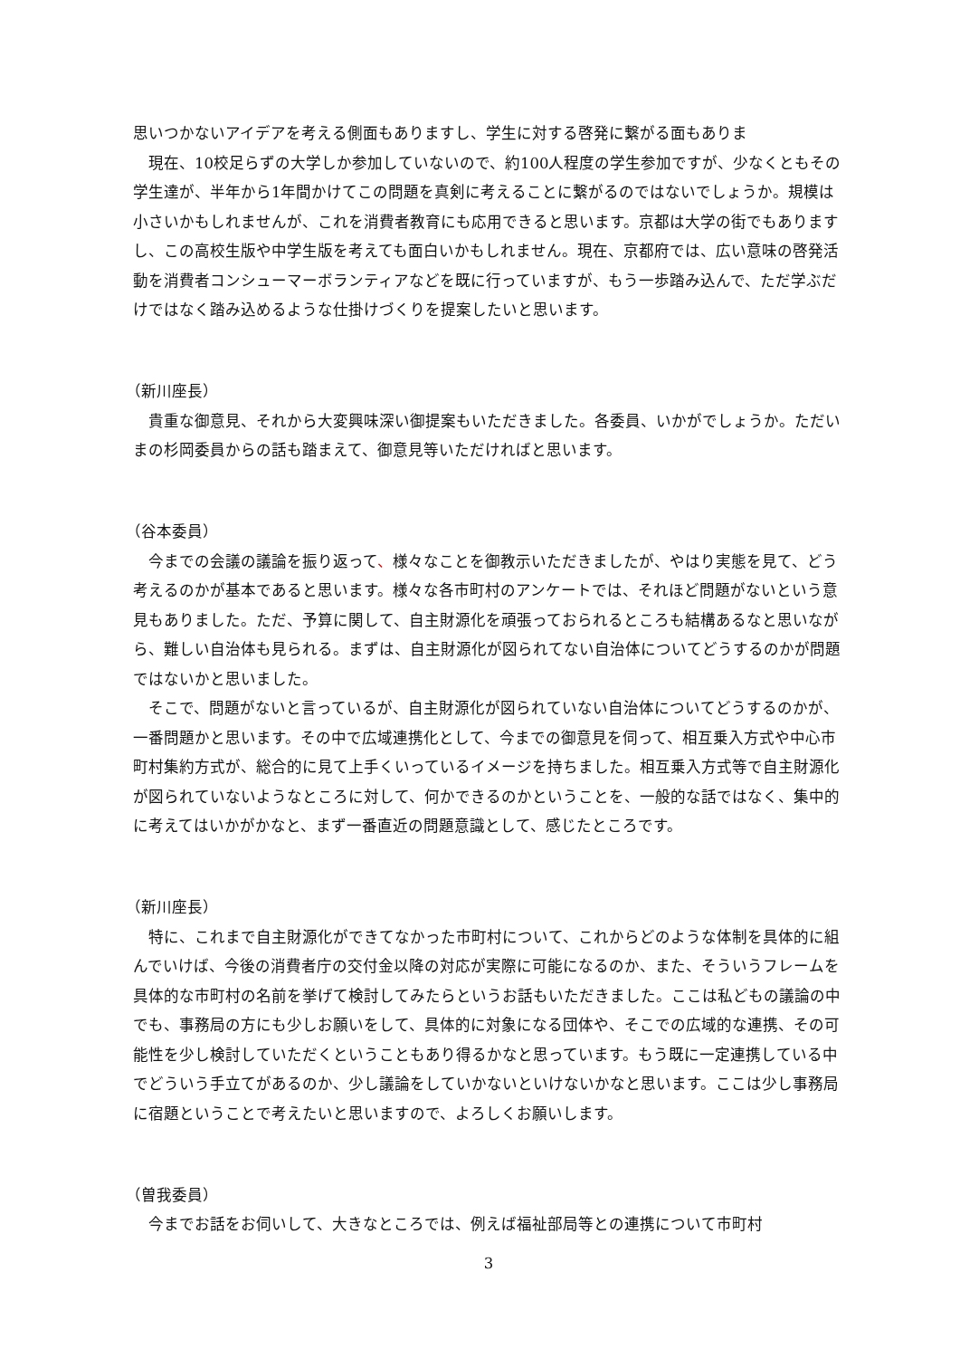思いつかないアイデアを考える側面もありますし、学生に対する啓発に繋がる面もありま
　現在、10校足らずの大学しか参加していないので、約100人程度の学生参加ですが、少なくともその学生達が、半年から1年間かけてこの問題を真剣に考えることに繋がるのではないでしょうか。規模は小さいかもしれませんが、これを消費者教育にも応用できると思います。京都は大学の街でもありますし、この高校生版や中学生版を考えても面白いかもしれません。現在、京都府では、広い意味の啓発活動を消費者コンシューマーボランティアなどを既に行っていますが、もう一歩踏み込んで、ただ学ぶだけではなく踏み込めるような仕掛けづくりを提案したいと思います。
（新川座長）
　貴重な御意見、それから大変興味深い御提案もいただきました。各委員、いかがでしょうか。ただいまの杉岡委員からの話も踏まえて、御意見等いただければと思います。
（谷本委員）
　今までの会議の議論を振り返って、様々なことを御教示いただきましたが、やはり実態を見て、どう考えるのかが基本であると思います。様々な各市町村のアンケートでは、それほど問題がないという意見もありました。ただ、予算に関して、自主財源化を頑張っておられるところも結構あるなと思いながら、難しい自治体も見られる。まずは、自主財源化が図られてない自治体についてどうするのかが問題ではないかと思いました。
　そこで、問題がないと言っているが、自主財源化が図られていない自治体についてどうするのかが、一番問題かと思います。その中で広域連携化として、今までの御意見を伺って、相互乗入方式や中心市町村集約方式が、総合的に見て上手くいっているイメージを持ちました。相互乗入方式等で自主財源化が図られていないようなところに対して、何かできるのかということを、一般的な話ではなく、集中的に考えてはいかがかなと、まず一番直近の問題意識として、感じたところです。
（新川座長）
　特に、これまで自主財源化ができてなかった市町村について、これからどのような体制を具体的に組んでいけば、今後の消費者庁の交付金以降の対応が実際に可能になるのか、また、そういうフレームを具体的な市町村の名前を挙げて検討してみたらというお話もいただきました。ここは私どもの議論の中でも、事務局の方にも少しお願いをして、具体的に対象になる団体や、そこでの広域的な連携、その可能性を少し検討していただくということもあり得るかなと思っています。もう既に一定連携している中でどういう手立てがあるのか、少し議論をしていかないといけないかなと思います。ここは少し事務局に宿題ということで考えたいと思いますので、よろしくお願いします。
（曽我委員）
　今までお話をお伺いして、大きなところでは、例えば福祉部局等との連携について市町村
3